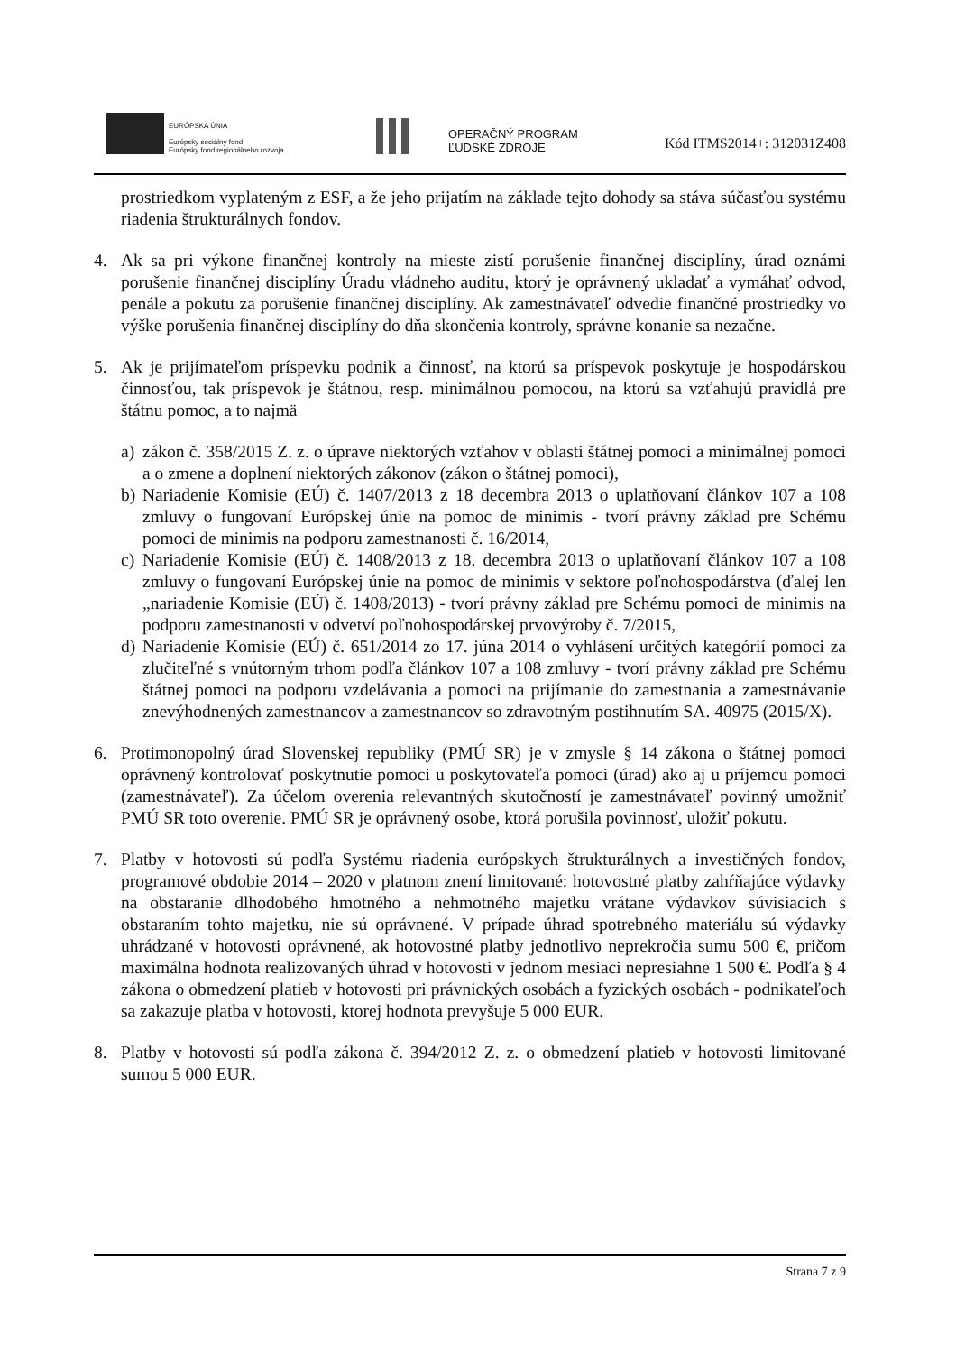EURÓPSKA ÚNIA
Európsky sociálny fond
Európsky fond regionálneho rozvoja
OPERAČNÝ PROGRAM
ĽUDSKÉ ZDROJE
Kód ITMS2014+: 312031Z408
prostriedkom vyplateným z ESF, a že jeho prijatím na základe tejto dohody sa stáva súčasťou systému riadenia štrukturálnych fondov.
4. Ak sa pri výkone finančnej kontroly na mieste zistí porušenie finančnej disciplíny, úrad oznámi porušenie finančnej disciplíny Úradu vládneho auditu, ktorý je oprávnený ukladať a vymáhať odvod, penále a pokutu za porušenie finančnej disciplíny. Ak zamestnávateľ odvedie finančné prostriedky vo výške porušenia finančnej disciplíny do dňa skončenia kontroly, správne konanie sa nezačne.
5. Ak je prijímateľom príspevku podnik a činnosť, na ktorú sa príspevok poskytuje je hospodárskou činnosťou, tak príspevok je štátnou, resp. minimálnou pomocou, na ktorú sa vzťahujú pravidlá pre štátnu pomoc, a to najmä
a) zákon č. 358/2015 Z. z. o úprave niektorých vzťahov v oblasti štátnej pomoci a minimálnej pomoci a o zmene a doplnení niektorých zákonov (zákon o štátnej pomoci),
b) Nariadenie Komisie (EÚ) č. 1407/2013 z 18 decembra 2013 o uplatňovaní článkov 107 a 108 zmluvy o fungovaní Európskej únie na pomoc de minimis - tvorí právny základ pre Schému pomoci de minimis na podporu zamestnanosti č. 16/2014,
c) Nariadenie Komisie (EÚ) č. 1408/2013 z 18. decembra 2013 o uplatňovaní článkov 107 a 108 zmluvy o fungovaní Európskej únie na pomoc de minimis v sektore poľnohospodárstva (ďalej len „nariadenie Komisie (EÚ) č. 1408/2013) - tvorí právny základ pre Schému pomoci de minimis na podporu zamestnanosti v odvetví poľnohospodárskej prvovýroby č. 7/2015,
d) Nariadenie Komisie (EÚ) č. 651/2014 zo 17. júna 2014 o vyhlásení určitých kategórií pomoci za zlučiteľné s vnútorným trhom podľa článkov 107 a 108 zmluvy - tvorí právny základ pre Schému štátnej pomoci na podporu vzdelávania a pomoci na prijímanie do zamestnania a zamestnávanie znevýhodnených zamestnancov a zamestnancov so zdravotným postihnutím SA. 40975 (2015/X).
6. Protimonopolný úrad Slovenskej republiky (PMÚ SR) je v zmysle § 14 zákona o štátnej pomoci oprávnený kontrolovať poskytnutie pomoci u poskytovateľa pomoci (úrad) ako aj u príjemcu pomoci (zamestnávateľ). Za účelom overenia relevantných skutočností je zamestnávateľ povinný umožniť PMÚ SR toto overenie. PMÚ SR je oprávnený osobe, ktorá porušila povinnosť, uložiť pokutu.
7. Platby v hotovosti sú podľa Systému riadenia európskych štrukturálnych a investičných fondov, programové obdobie 2014 – 2020 v platnom znení limitované: hotovostné platby zahŕňajúce výdavky na obstaranie dlhodobého hmotného a nehmotného majetku vrátane výdavkov súvisiacich s obstaraním tohto majetku, nie sú oprávnené. V prípade úhrad spotrebného materiálu sú výdavky uhrádzané v hotovosti oprávnené, ak hotovostné platby jednotlivo neprekročia sumu 500 €, pričom maximálna hodnota realizovaných úhrad v hotovosti v jednom mesiaci nepresiahne 1 500 €. Podľa § 4 zákona o obmedzení platieb v hotovosti pri právnických osobách a fyzických osobách - podnikateľoch sa zakazuje platba v hotovosti, ktorej hodnota prevyšuje 5 000 EUR.
8. Platby v hotovosti sú podľa zákona č. 394/2012 Z. z. o obmedzení platieb v hotovosti limitované sumou 5 000 EUR.
Strana 7 z 9